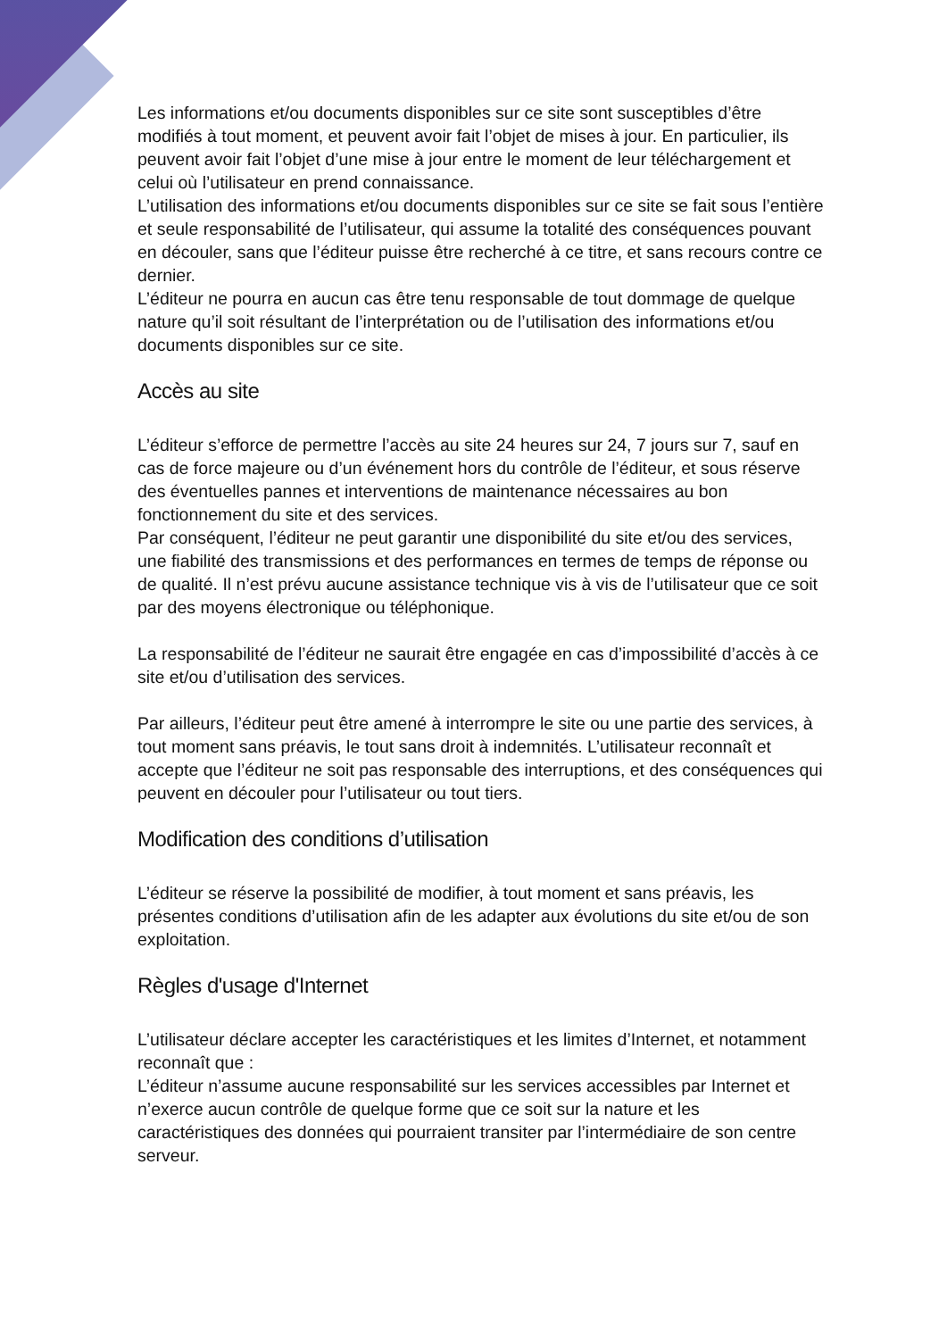Les informations et/ou documents disponibles sur ce site sont susceptibles d’être modifiés à tout moment, et peuvent avoir fait l’objet de mises à jour. En particulier, ils peuvent avoir fait l’objet d’une mise à jour entre le moment de leur téléchargement et celui où l’utilisateur en prend connaissance.
L’utilisation des informations et/ou documents disponibles sur ce site se fait sous l’entière et seule responsabilité de l’utilisateur, qui assume la totalité des conséquences pouvant en découler, sans que l’éditeur puisse être recherché à ce titre, et sans recours contre ce dernier.
L’éditeur ne pourra en aucun cas être tenu responsable de tout dommage de quelque nature qu’il soit résultant de l’interprétation ou de l’utilisation des informations et/ou documents disponibles sur ce site.
Accès au site
L’éditeur s’efforce de permettre l’accès au site 24 heures sur 24, 7 jours sur 7, sauf en cas de force majeure ou d’un événement hors du contrôle de l’éditeur, et sous réserve des éventuelles pannes et interventions de maintenance nécessaires au bon fonctionnement du site et des services.
Par conséquent, l’éditeur ne peut garantir une disponibilité du site et/ou des services, une fiabilité des transmissions et des performances en termes de temps de réponse ou de qualité. Il n’est prévu aucune assistance technique vis à vis de l’utilisateur que ce soit par des moyens électronique ou téléphonique.
La responsabilité de l’éditeur ne saurait être engagée en cas d’impossibilité d’accès à ce site et/ou d’utilisation des services.
Par ailleurs, l’éditeur peut être amené à interrompre le site ou une partie des services, à tout moment sans préavis, le tout sans droit à indemnités. L’utilisateur reconnaît et accepte que l’éditeur ne soit pas responsable des interruptions, et des conséquences qui peuvent en découler pour l’utilisateur ou tout tiers.
Modification des conditions d’utilisation
L’éditeur se réserve la possibilité de modifier, à tout moment et sans préavis, les présentes conditions d’utilisation afin de les adapter aux évolutions du site et/ou de son exploitation.
Règles d'usage d'Internet
L’utilisateur déclare accepter les caractéristiques et les limites d’Internet, et notamment reconnaît que :
L’éditeur n’assume aucune responsabilité sur les services accessibles par Internet et n’exerce aucun contrôle de quelque forme que ce soit sur la nature et les caractéristiques des données qui pourraient transiter par l’intermédiaire de son centre serveur.